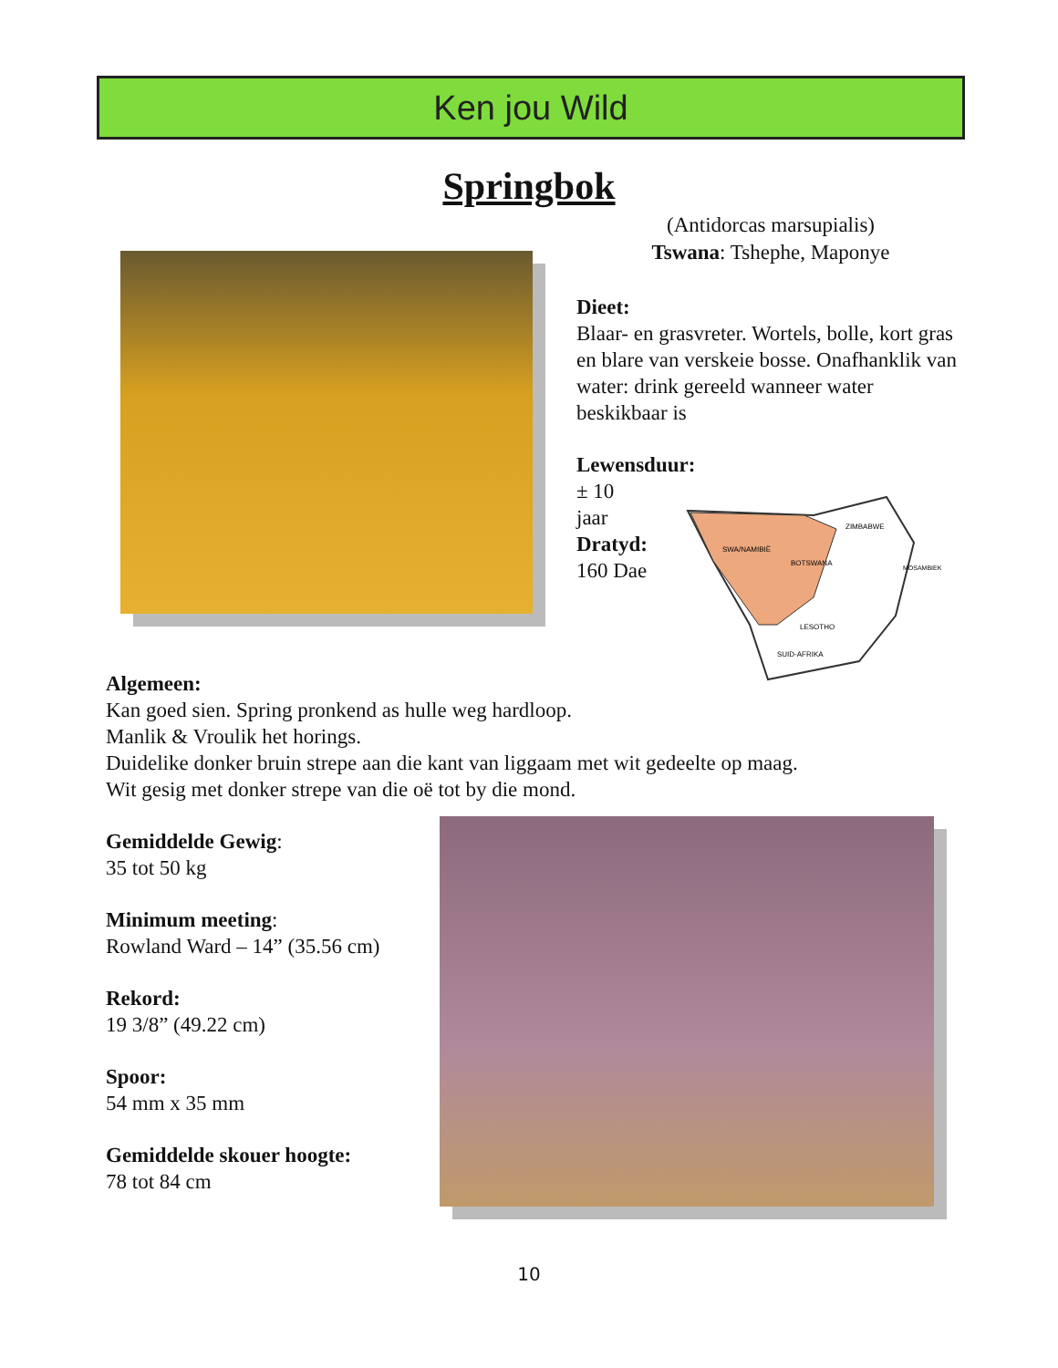Ken jou Wild
Springbok
(Antidorcas marsupialis)
Tswana: Tshephe, Maponye
Dieet:
Blaar- en grasvreter. Wortels, bolle, kort gras en blare van verskeie bosse. Onafhanklik van water: drink gereeld wanneer water beskikbaar is
Lewensduur:
± 10
jaar
Dratyd:
160 Dae
SWA/NAMIBIË
BOTSWANA
ZIMBABWE
MOSAMBIEK
LESOTHO
SUID-AFRIKA
Algemeen:
Kan goed sien. Spring pronkend as hulle weg hardloop.
Manlik & Vroulik het horings.
Duidelike donker bruin strepe aan die kant van liggaam met wit gedeelte op maag.
Wit gesig met donker strepe van die oë tot by die mond.
Gemiddelde Gewig:
35 tot 50 kg
Minimum meeting:
Rowland Ward – 14” (35.56 cm)
Rekord:
19 3/8” (49.22 cm)
Spoor:
54 mm x 35 mm
Gemiddelde skouer hoogte:
78 tot 84 cm
10